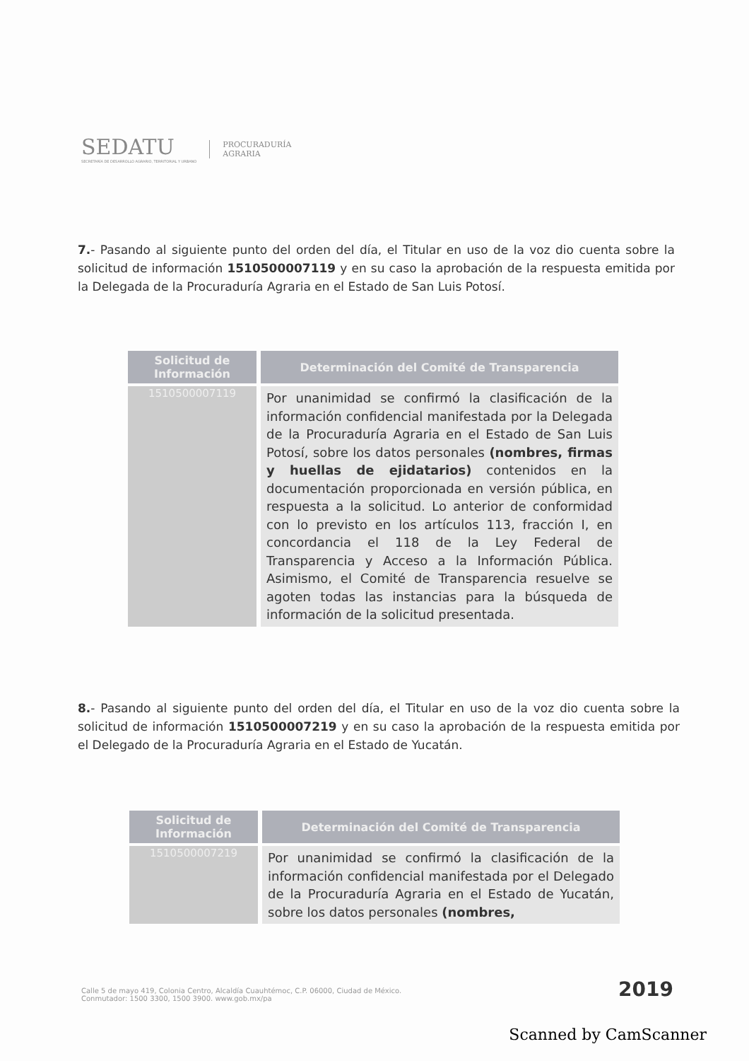SEDATU
SECRETARÍA DE DESARROLLO AGRARIO, TERRITORIAL Y URBANO
PROCURADURÍA
AGRARIA
7.- Pasando al siguiente punto del orden del día, el Titular en uso de la voz dio cuenta sobre la solicitud de información 1510500007119 y en su caso la aprobación de la respuesta emitida por la Delegada de la Procuraduría Agraria en el Estado de San Luis Potosí.
| Solicitud de Información | Determinación del Comité de Transparencia |
| --- | --- |
| 1510500007119 | Por unanimidad se confirmó la clasificación de la información confidencial manifestada por la Delegada de la Procuraduría Agraria en el Estado de San Luis Potosí, sobre los datos personales (nombres, firmas y huellas de ejidatarios) contenidos en la documentación proporcionada en versión pública, en respuesta a la solicitud. Lo anterior de conformidad con lo previsto en los artículos 113, fracción I, en concordancia el 118 de la Ley Federal de Transparencia y Acceso a la Información Pública. Asimismo, el Comité de Transparencia resuelve se agoten todas las instancias para la búsqueda de información de la solicitud presentada. |
8.- Pasando al siguiente punto del orden del día, el Titular en uso de la voz dio cuenta sobre la solicitud de información 1510500007219 y en su caso la aprobación de la respuesta emitida por el Delegado de la Procuraduría Agraria en el Estado de Yucatán.
| Solicitud de Información | Determinación del Comité de Transparencia |
| --- | --- |
| 1510500007219 | Por unanimidad se confirmó la clasificación de la información confidencial manifestada por el Delegado de la Procuraduría Agraria en el Estado de Yucatán, sobre los datos personales (nombres, |
Calle 5 de mayo 419, Colonia Centro, Alcaldía Cuauhtémoc, C.P. 06000, Ciudad de México.
Conmutador: 1500 3300, 1500 3900. www.gob.mx/pa
2019
Scanned by CamScanner